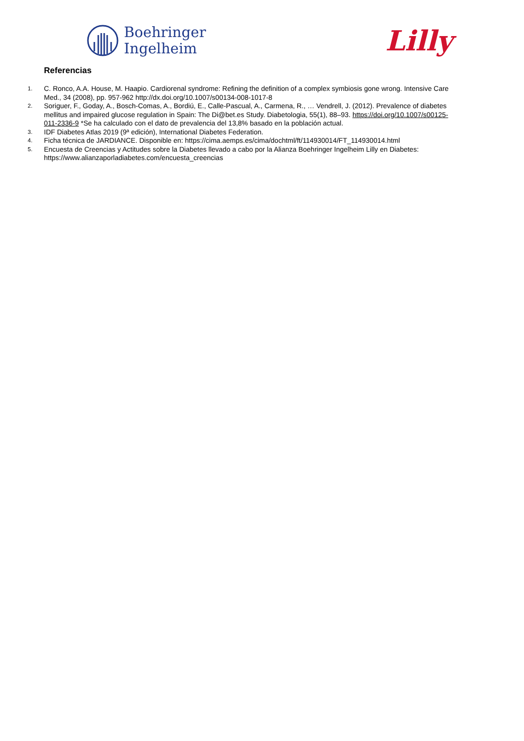Boehringer
Ingelheim
Lilly
Referencias
1. C. Ronco, A.A. House, M. Haapio. Cardiorenal syndrome: Refining the definition of a complex symbiosis gone wrong. Intensive Care Med., 34 (2008), pp. 957-962 http://dx.doi.org/10.1007/s00134-008-1017-8
2. Soriguer, F., Goday, A., Bosch-Comas, A., Bordiú, E., Calle-Pascual, A., Carmena, R., … Vendrell, J. (2012). Prevalence of diabetes mellitus and impaired glucose regulation in Spain: The Di@bet.es Study. Diabetologia, 55(1), 88–93. https://doi.org/10.1007/s00125-011-2336-9 *Se ha calculado con el dato de prevalencia del 13,8% basado en la población actual.
3. IDF Diabetes Atlas 2019 (9ª edición), International Diabetes Federation.
4. Ficha técnica de JARDIANCE. Disponible en: https://cima.aemps.es/cima/dochtml/ft/114930014/FT_114930014.html
5. Encuesta de Creencias y Actitudes sobre la Diabetes llevado a cabo por la Alianza Boehringer Ingelheim Lilly en Diabetes: https://www.alianzaporladiabetes.com/encuesta_creencias